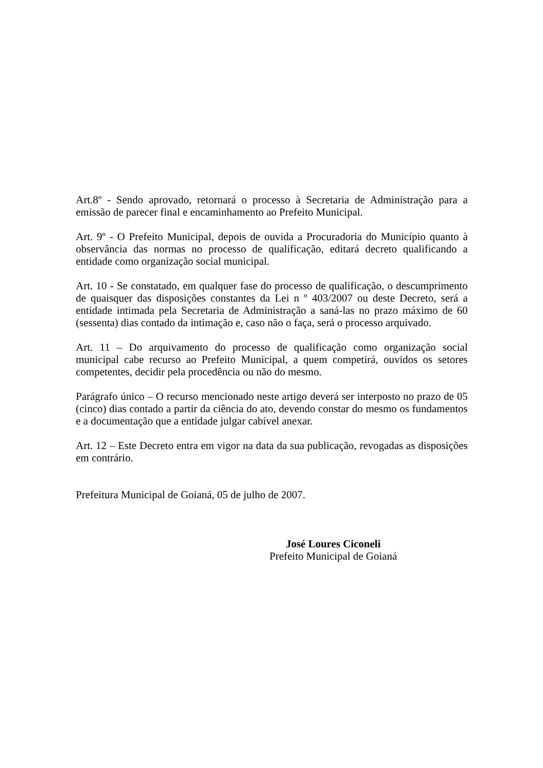Art.8º - Sendo aprovado, retornará o processo à Secretaria de Administração para a emissão de parecer final e encaminhamento ao Prefeito Municipal.
Art. 9º - O Prefeito Municipal, depois de ouvida a Procuradoria do Município quanto à observância das normas no processo de qualificação, editará decreto qualificando a entidade como organização social municipal.
Art. 10 - Se constatado, em qualquer fase do processo de qualificação, o descumprimento de quaisquer das disposições constantes da Lei n º 403/2007 ou deste Decreto, será a entidade intimada pela Secretaria de Administração a saná-las no prazo máximo de 60 (sessenta) dias contado da intimação e, caso não o faça, será o processo arquivado.
Art. 11 – Do arquivamento do processo de qualificação como organização social municipal cabe recurso ao Prefeito Municipal, a quem competirá, ouvidos os setores competentes, decidir pela procedência ou não do mesmo.
Parágrafo único – O recurso mencionado neste artigo deverá ser interposto no prazo de 05 (cinco) dias contado a partir da ciência do ato, devendo constar do mesmo os fundamentos e a documentação que a entidade julgar cabível anexar.
Art. 12 – Este Decreto entra em vigor na data da sua publicação, revogadas as disposições em contrário.
Prefeitura Municipal de Goianá, 05 de julho de 2007.
José Loures Ciconeli
Prefeito Municipal de Goianá